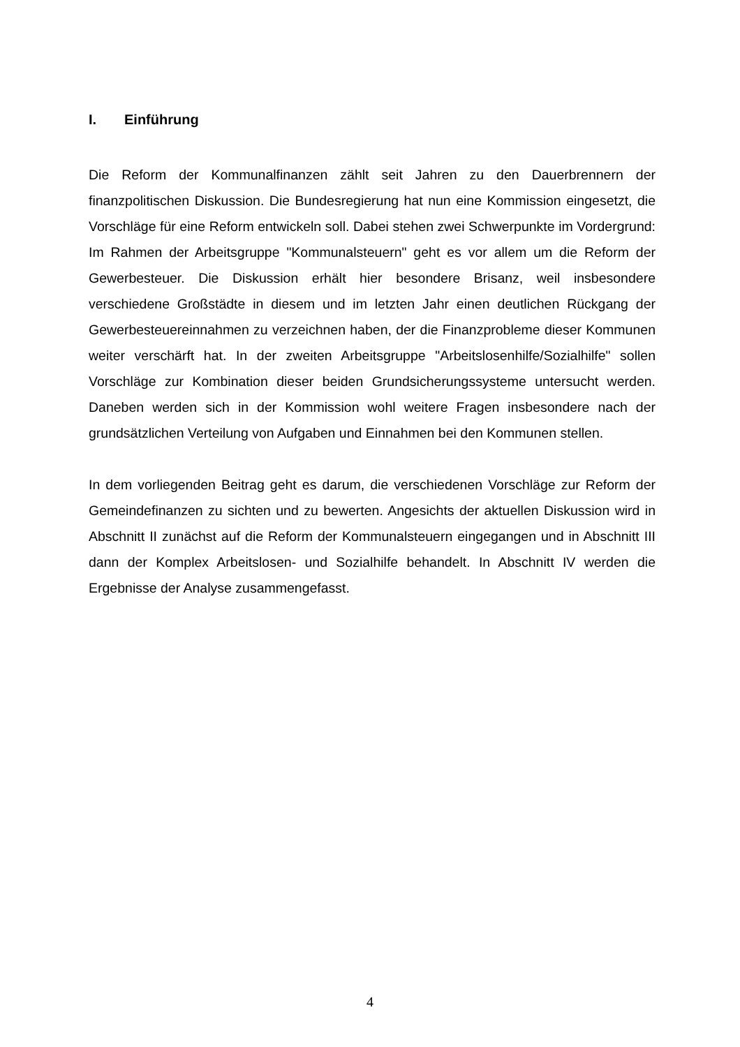I. Einführung
Die Reform der Kommunalfinanzen zählt seit Jahren zu den Dauerbrennern der finanzpolitischen Diskussion. Die Bundesregierung hat nun eine Kommission eingesetzt, die Vorschläge für eine Reform entwickeln soll. Dabei stehen zwei Schwerpunkte im Vordergrund: Im Rahmen der Arbeitsgruppe "Kommunalsteuern" geht es vor allem um die Reform der Gewerbesteuer. Die Diskussion erhält hier besondere Brisanz, weil insbesondere verschiedene Großstädte in diesem und im letzten Jahr einen deutlichen Rückgang der Gewerbesteuereinnahmen zu verzeichnen haben, der die Finanzprobleme dieser Kommunen weiter verschärft hat. In der zweiten Arbeitsgruppe "Arbeitslosenhilfe/Sozialhilfe" sollen Vorschläge zur Kombination dieser beiden Grundsicherungssysteme untersucht werden. Daneben werden sich in der Kommission wohl weitere Fragen insbesondere nach der grundsätzlichen Verteilung von Aufgaben und Einnahmen bei den Kommunen stellen.
In dem vorliegenden Beitrag geht es darum, die verschiedenen Vorschläge zur Reform der Gemeindefinanzen zu sichten und zu bewerten. Angesichts der aktuellen Diskussion wird in Abschnitt II zunächst auf die Reform der Kommunalsteuern eingegangen und in Abschnitt III dann der Komplex Arbeitslosen- und Sozialhilfe behandelt. In Abschnitt IV werden die Ergebnisse der Analyse zusammengefasst.
4